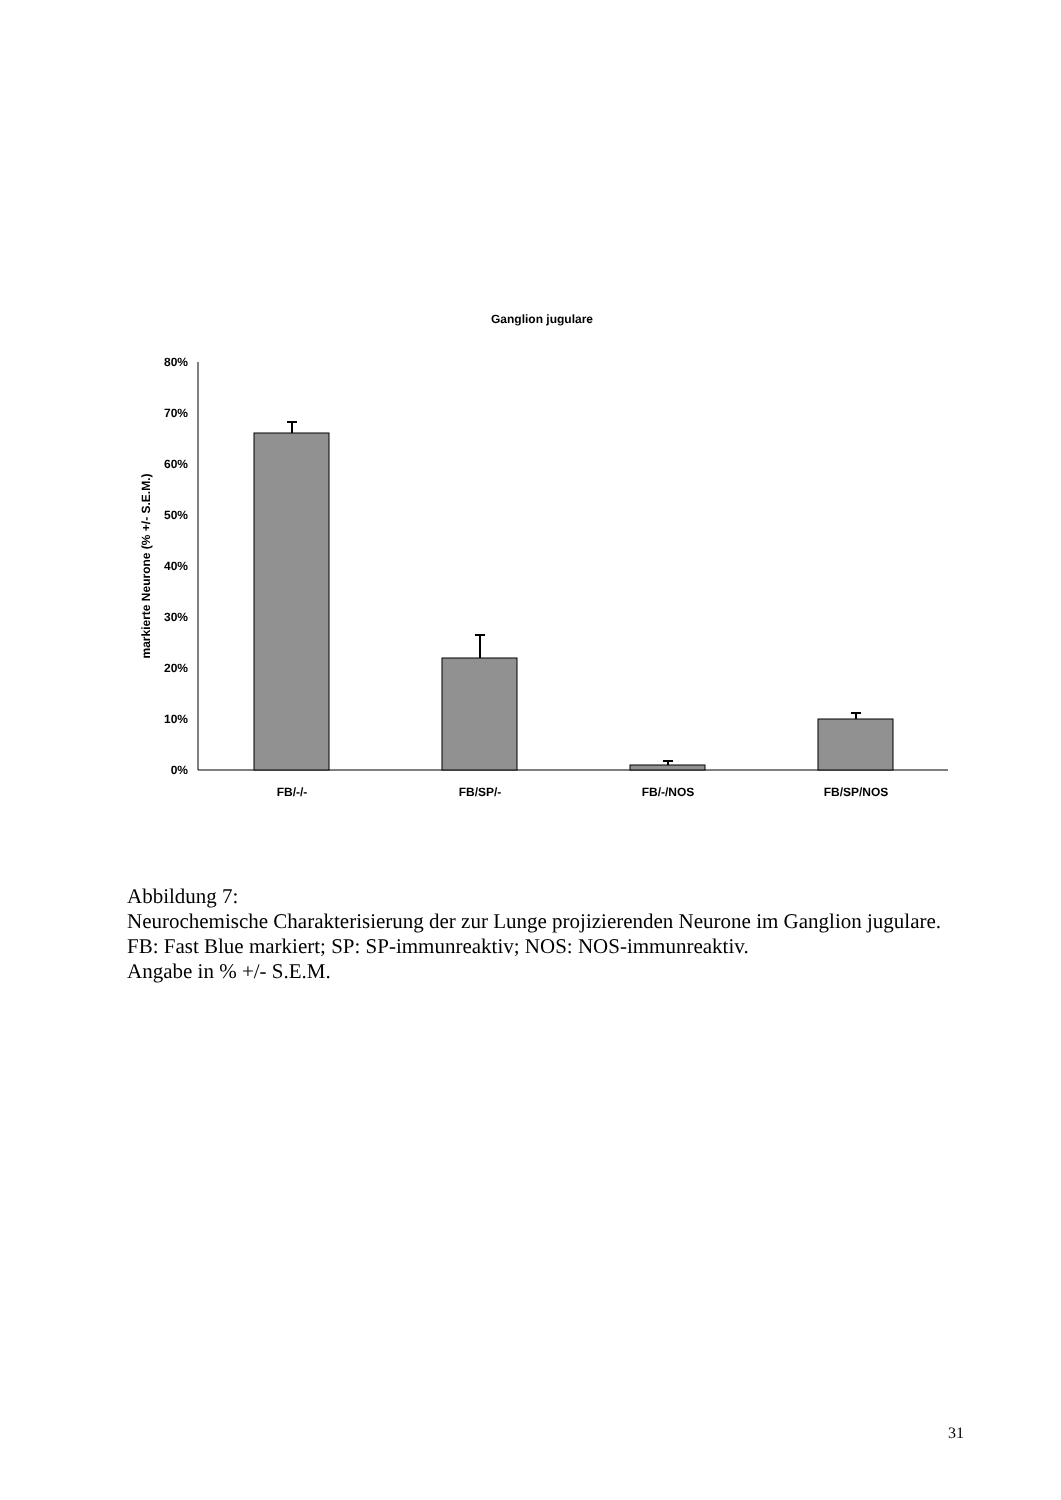Ganglion jugulare
80%
70%
60%
50%
40%
30%
20%
10%
0%
markierte Neurone (% +/- S.E.M.)
FB/-/-
FB/SP/-
FB/-/NOS
FB/SP/NOS
Abbildung 7:
Neurochemische Charakterisierung der zur Lunge projizierenden Neurone im Ganglion jugulare.
FB: Fast Blue markiert; SP: SP-immunreaktiv; NOS: NOS-immunreaktiv.
Angabe in % +/- S.E.M.
31